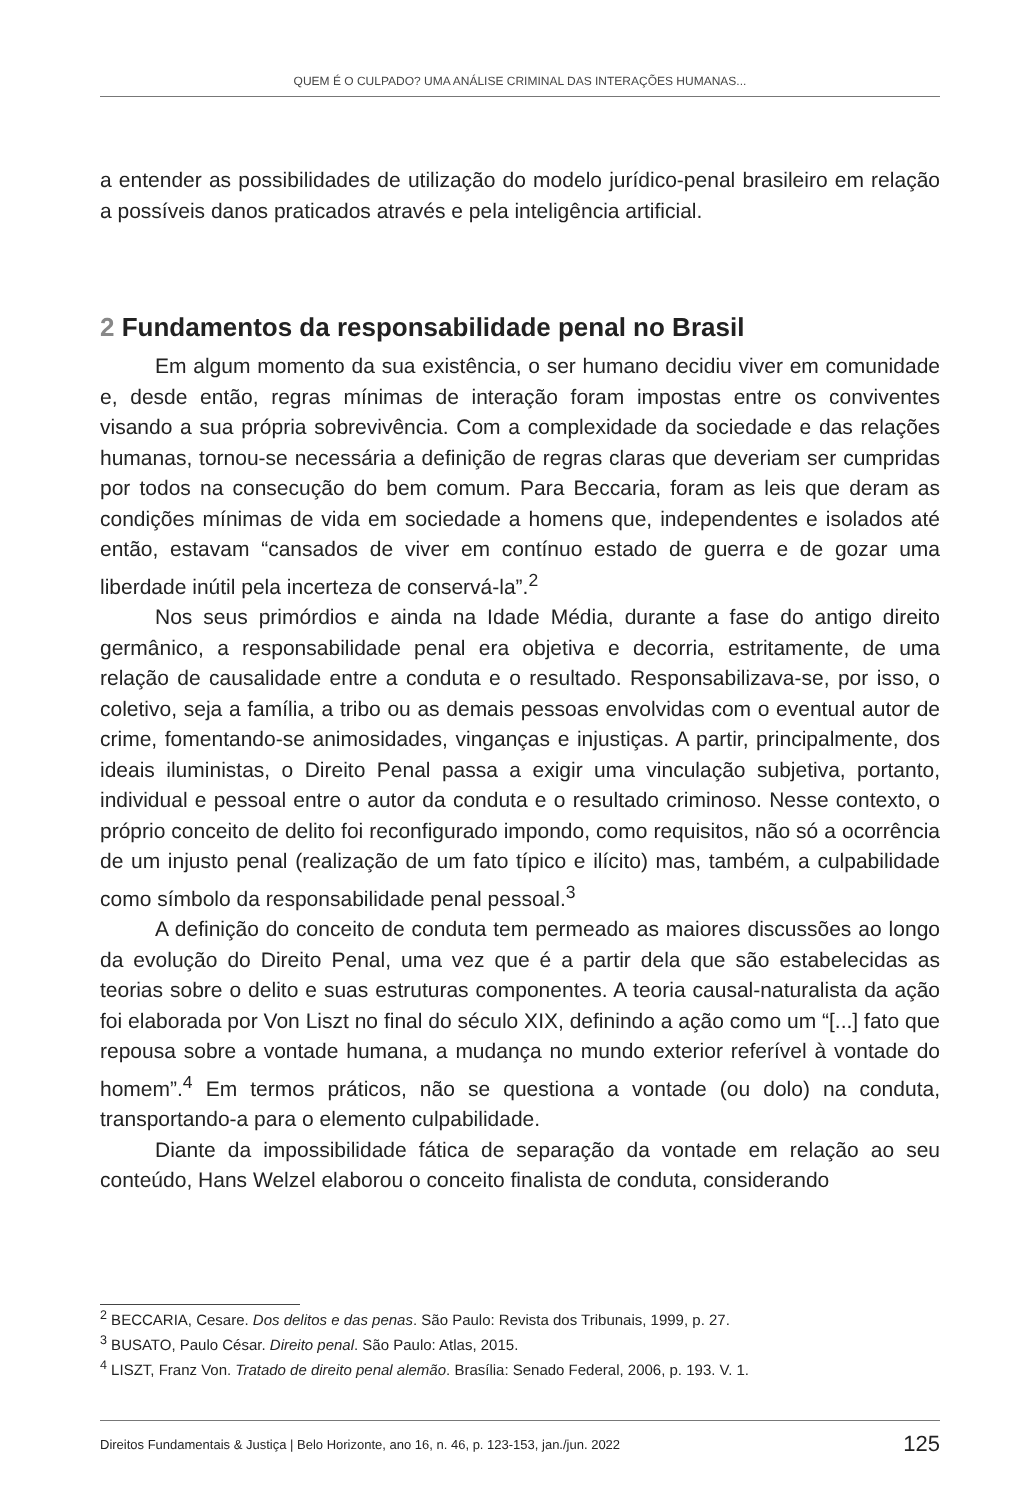QUEM É O CULPADO? UMA ANÁLISE CRIMINAL DAS INTERAÇÕES HUMANAS...
a entender as possibilidades de utilização do modelo jurídico-penal brasileiro em relação a possíveis danos praticados através e pela inteligência artificial.
2 Fundamentos da responsabilidade penal no Brasil
Em algum momento da sua existência, o ser humano decidiu viver em comunidade e, desde então, regras mínimas de interação foram impostas entre os conviventes visando a sua própria sobrevivência. Com a complexidade da sociedade e das relações humanas, tornou-se necessária a definição de regras claras que deveriam ser cumpridas por todos na consecução do bem comum. Para Beccaria, foram as leis que deram as condições mínimas de vida em sociedade a homens que, independentes e isolados até então, estavam “cansados de viver em contínuo estado de guerra e de gozar uma liberdade inútil pela incerteza de conservá-la”.<sup>2</sup>
Nos seus primórdios e ainda na Idade Média, durante a fase do antigo direito germânico, a responsabilidade penal era objetiva e decorria, estritamente, de uma relação de causalidade entre a conduta e o resultado. Responsabilizava-se, por isso, o coletivo, seja a família, a tribo ou as demais pessoas envolvidas com o eventual autor de crime, fomentando-se animosidades, vinganças e injustiças. A partir, principalmente, dos ideais iluministas, o Direito Penal passa a exigir uma vinculação subjetiva, portanto, individual e pessoal entre o autor da conduta e o resultado criminoso. Nesse contexto, o próprio conceito de delito foi reconfigurado impondo, como requisitos, não só a ocorrência de um injusto penal (realização de um fato típico e ilícito) mas, também, a culpabilidade como símbolo da responsabilidade penal pessoal.<sup>3</sup>
A definição do conceito de conduta tem permeado as maiores discussões ao longo da evolução do Direito Penal, uma vez que é a partir dela que são estabelecidas as teorias sobre o delito e suas estruturas componentes. A teoria causal-naturalista da ação foi elaborada por Von Liszt no final do século XIX, definindo a ação como um “[...] fato que repousa sobre a vontade humana, a mudança no mundo exterior referível à vontade do homem”.<sup>4</sup> Em termos práticos, não se questiona a vontade (ou dolo) na conduta, transportando-a para o elemento culpabilidade.
Diante da impossibilidade fática de separação da vontade em relação ao seu conteúdo, Hans Welzel elaborou o conceito finalista de conduta, considerando
<sup>2</sup> BECCARIA, Cesare. Dos delitos e das penas. São Paulo: Revista dos Tribunais, 1999, p. 27.
<sup>3</sup> BUSATO, Paulo César. Direito penal. São Paulo: Atlas, 2015.
<sup>4</sup> LISZT, Franz Von. Tratado de direito penal alemão. Brasília: Senado Federal, 2006, p. 193. V. 1.
Direitos Fundamentais & Justiça | Belo Horizonte, ano 16, n. 46, p. 123-153, jan./jun. 2022 125